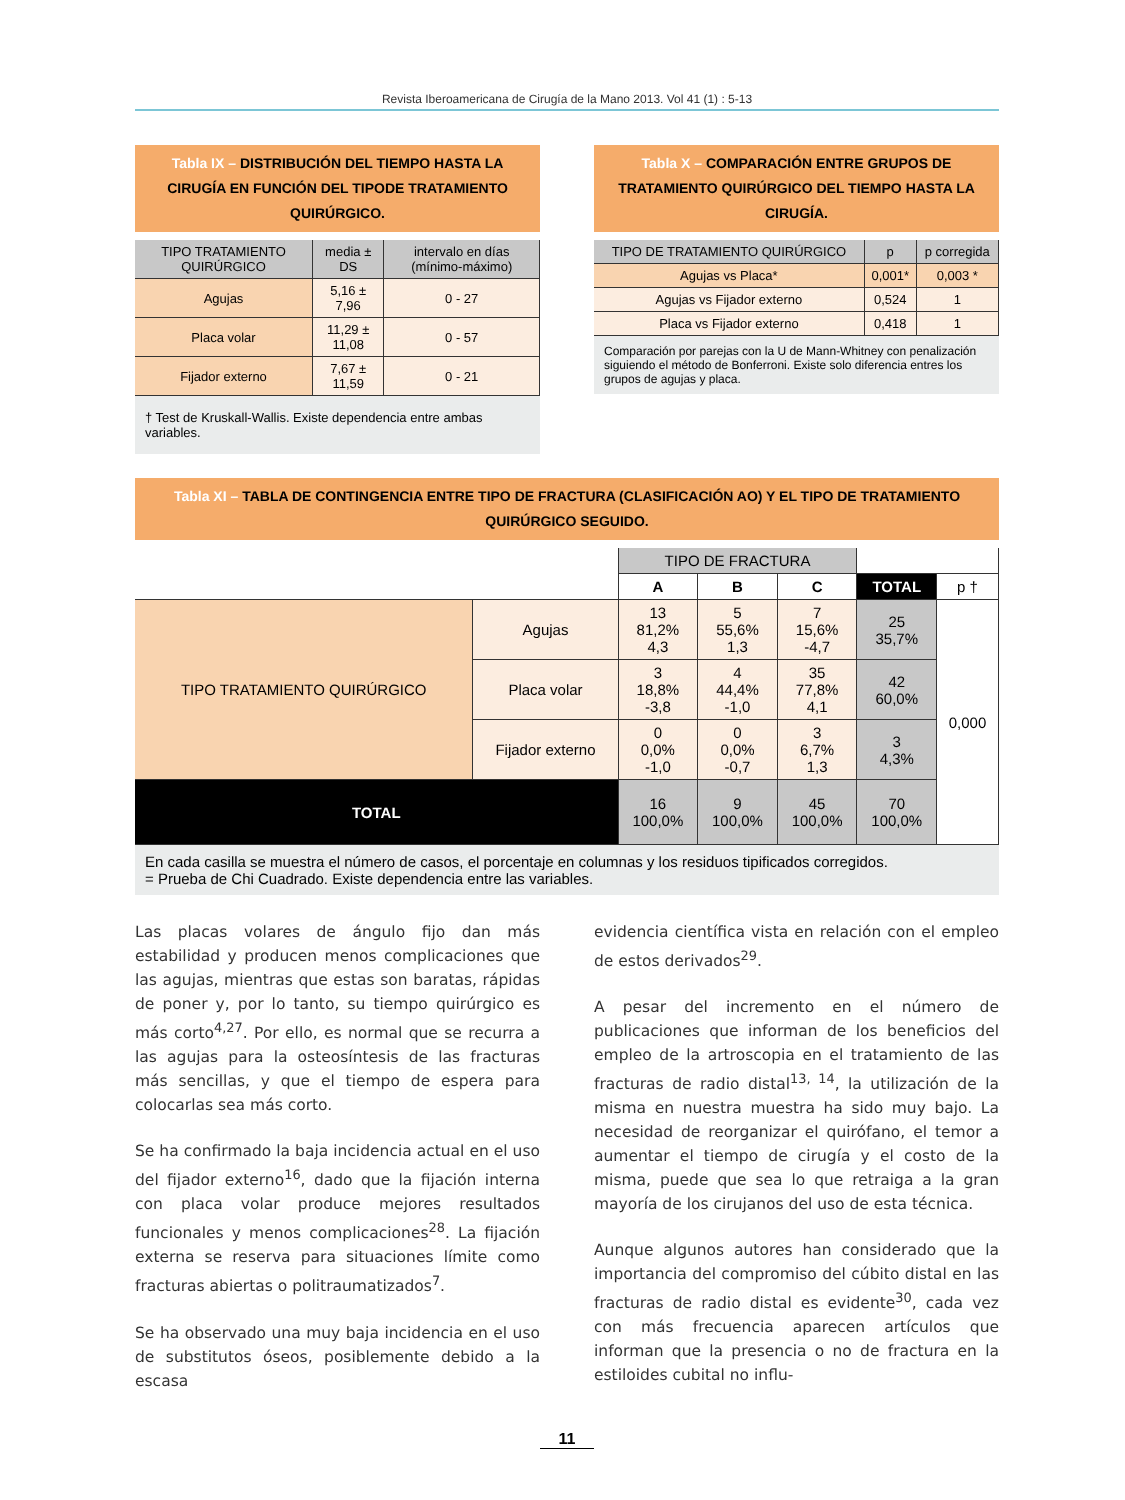Revista Iberoamericana de Cirugía de la Mano 2013. Vol 41 (1) : 5-13
Tabla IX – DISTRIBUCIÓN DEL TIEMPO HASTA LA CIRUGÍA EN FUNCIÓN DEL TIPODE TRATAMIENTO QUIRÚRGICO.
| TIPO TRATAMIENTO QUIRÚRGICO | media ± DS | intervalo en días (mínimo-máximo) |
| --- | --- | --- |
| Agujas | 5,16 ± 7,96 | 0 - 27 |
| Placa volar | 11,29 ± 11,08 | 0 - 57 |
| Fijador externo | 7,67 ± 11,59 | 0 - 21 |
† Test de Kruskall-Wallis. Existe dependencia entre ambas variables.
Tabla X – COMPARACIÓN ENTRE GRUPOS DE TRATAMIENTO QUIRÚRGICO DEL TIEMPO HASTA LA CIRUGÍA.
| TIPO DE TRATAMIENTO QUIRÚRGICO | p | p corregida |
| --- | --- | --- |
| Agujas vs Placa* | 0,001* | 0,003 * |
| Agujas vs Fijador externo | 0,524 | 1 |
| Placa vs Fijador externo | 0,418 | 1 |
Comparación por parejas con la U de Mann-Whitney con penalización siguiendo el método de Bonferroni. Existe solo diferencia entres los grupos de agujas y placa.
Tabla XI – TABLA DE CONTINGENCIA ENTRE TIPO DE FRACTURA (CLASIFICACIÓN AO) Y EL TIPO DE TRATAMIENTO QUIRÚRGICO SEGUIDO.
| | | TIPO DE FRACTURA | | | | |
| | | A | B | C | TOTAL | p † |
| TIPO TRATAMIENTO QUIRÚRGICO | Agujas | 13 81,2% 4,3 | 5 55,6% 1,3 | 7 15,6% -4,7 | 25 35,7% | 0,000 |
| | Placa volar | 3 18,8% -3,8 | 4 44,4% -1,0 | 35 77,8% 4,1 | 42 60,0% | |
| | Fijador externo | 0 0,0% -1,0 | 0 0,0% -0,7 | 3 6,7% 1,3 | 3 4,3% | |
| TOTAL | | 16 100,0% | 9 100,0% | 45 100,0% | 70 100,0% | |
En cada casilla se muestra el número de casos, el porcentaje en columnas y los residuos tipificados corregidos.
= Prueba de Chi Cuadrado. Existe dependencia entre las variables.
Las placas volares de ángulo fijo dan más estabilidad y producen menos complicaciones que las agujas, mientras que estas son baratas, rápidas de poner y, por lo tanto, su tiempo quirúrgico es más corto<sup>4,27</sup>. Por ello, es normal que se recurra a las agujas para la osteosíntesis de las fracturas más sencillas, y que el tiempo de espera para colocarlas sea más corto.
Se ha confirmado la baja incidencia actual en el uso del fijador externo<sup>16</sup>, dado que la fijación interna con placa volar produce mejores resultados funcionales y menos complicaciones<sup>28</sup>. La fijación externa se reserva para situaciones límite como fracturas abiertas o politraumatizados<sup>7</sup>.
Se ha observado una muy baja incidencia en el uso de substitutos óseos, posiblemente debido a la escasa
evidencia científica vista en relación con el empleo de estos derivados<sup>29</sup>.
A pesar del incremento en el número de publicaciones que informan de los beneficios del empleo de la artroscopia en el tratamiento de las fracturas de radio distal<sup>13, 14</sup>, la utilización de la misma en nuestra muestra ha sido muy bajo. La necesidad de reorganizar el quirófano, el temor a aumentar el tiempo de cirugía y el costo de la misma, puede que sea lo que retraiga a la gran mayoría de los cirujanos del uso de esta técnica.
Aunque algunos autores han considerado que la importancia del compromiso del cúbito distal en las fracturas de radio distal es evidente<sup>30</sup>, cada vez con más frecuencia aparecen artículos que informan que la presencia o no de fractura en la estiloides cubital no influ-
11